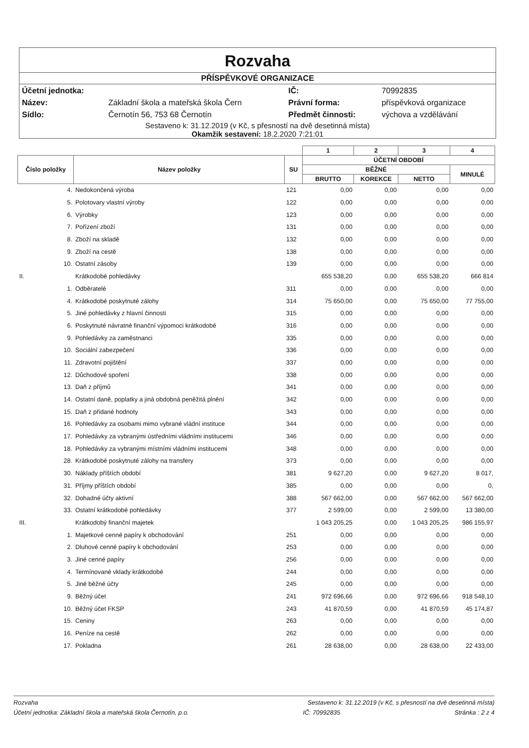Rozvaha
PŘÍSPĚVKOVÉ ORGANIZACE
| Účetní jednotka: | | IČ: | 70992835 |
| Název: | Základní škola a mateřská škola Čern | Právní forma: | příspěvková organizace |
| Sídlo: | Černotín 56, 753 68 Černotín | Předmět činnosti: | výchova a vzdělávání |
Sestaveno k: 31.12.2019 (v Kč, s přesností na dvě desetinná místa)
Okamžik sestavení: 18.2.2020 7:21:01
| | | | 1 | 2 | 3 | 4 |
| --- | --- | --- | --- | --- | --- | --- |
| Číslo položky | Název položky | SU | ÚČETNÍ OBDOBÍ | | | |
| | | | BĚŽNÉ | | | MINULÉ |
| | | | BRUTTO | KOREKCE | NETTO | |
| 4. | Nedokončená výroba | 121 | 0,00 | 0,00 | 0,00 | 0,00 |
| 5. | Polotovary vlastní výroby | 122 | 0,00 | 0,00 | 0,00 | 0,00 |
| 6. | Výrobky | 123 | 0,00 | 0,00 | 0,00 | 0,00 |
| 7. | Pořízení zboží | 131 | 0,00 | 0,00 | 0,00 | 0,00 |
| 8. | Zboží na skladě | 132 | 0,00 | 0,00 | 0,00 | 0,00 |
| 9. | Zboží na cestě | 138 | 0,00 | 0,00 | 0,00 | 0,00 |
| 10. | Ostatní zásoby | 139 | 0,00 | 0,00 | 0,00 | 0,00 |
| II. | Krátkodobé pohledávky | | 655 538,20 | 0,00 | 655 538,20 | 666 814 |
| 1. | Odběratelé | 311 | 0,00 | 0,00 | 0,00 | 0,00 |
| 4. | Krátkodobé poskytnuté zálohy | 314 | 75 650,00 | 0,00 | 75 650,00 | 77 755,00 |
| 5. | Jiné pohledávky z hlavní činnosti | 315 | 0,00 | 0,00 | 0,00 | 0,00 |
| 6. | Poskytnuté návratné finanční výpomoci krátkodobé | 316 | 0,00 | 0,00 | 0,00 | 0,00 |
| 9. | Pohledávky za zaměstnanci | 335 | 0,00 | 0,00 | 0,00 | 0,00 |
| 10. | Sociální zabezpečení | 336 | 0,00 | 0,00 | 0,00 | 0,00 |
| 11. | Zdravotní pojištění | 337 | 0,00 | 0,00 | 0,00 | 0,00 |
| 12. | Důchodové spoření | 338 | 0,00 | 0,00 | 0,00 | 0,00 |
| 13. | Daň z příjmů | 341 | 0,00 | 0,00 | 0,00 | 0,00 |
| 14. | Ostatní daně, poplatky a jiná obdobná peněžitá plnění | 342 | 0,00 | 0,00 | 0,00 | 0,00 |
| 15. | Daň z přidané hodnoty | 343 | 0,00 | 0,00 | 0,00 | 0,00 |
| 16. | Pohledávky za osobami mimo vybrané vládní instituce | 344 | 0,00 | 0,00 | 0,00 | 0,00 |
| 17. | Pohledávky za vybranými ústředními vládními institucemi | 346 | 0,00 | 0,00 | 0,00 | 0,00 |
| 18. | Pohledávky za vybranými místními vládními institucemi | 348 | 0,00 | 0,00 | 0,00 | 0,00 |
| 28. | Krátkodobé poskytnuté zálohy na transfery | 373 | 0,00 | 0,00 | 0,00 | 0,00 |
| 30. | Náklady příštích období | 381 | 9 627,20 | 0,00 | 9 627,20 | 8 017, |
| 31. | Příjmy příštích období | 385 | 0,00 | 0,00 | 0,00 | 0, |
| 32. | Dohadné účty aktivní | 388 | 567 662,00 | 0,00 | 567 662,00 | 567 662,00 |
| 33. | Ostatní krátkodobé pohledávky | 377 | 2 599,00 | 0,00 | 2 599,00 | 13 380,00 |
| III. | Krátkodobý finanční majetek | | 1 043 205,25 | 0,00 | 1 043 205,25 | 986 155,97 |
| 1. | Majetkové cenné papíry k obchodování | 251 | 0,00 | 0,00 | 0,00 | 0,00 |
| 2. | Dluhové cenné papíry k obchodování | 253 | 0,00 | 0,00 | 0,00 | 0,00 |
| 3. | Jiné cenné papíry | 256 | 0,00 | 0,00 | 0,00 | 0,00 |
| 4. | Termínované vklady krátkodobé | 244 | 0,00 | 0,00 | 0,00 | 0,00 |
| 5. | Jiné běžné účty | 245 | 0,00 | 0,00 | 0,00 | 0,00 |
| 9. | Běžný účet | 241 | 972 696,66 | 0,00 | 972 696,66 | 918 548,10 |
| 10. | Běžný účet FKSP | 243 | 41 870,59 | 0,00 | 41 870,59 | 45 174,87 |
| 15. | Ceniny | 263 | 0,00 | 0,00 | 0,00 | 0,00 |
| 16. | Peníze na cestě | 262 | 0,00 | 0,00 | 0,00 | 0,00 |
| 17. | Pokladna | 261 | 28 638,00 | 0,00 | 28 638,00 | 22 433,00 |
Rozvaha Sestaveno k: 31.12.2019 (v Kč, s přesností na dvě desetinná místa)
Účetní jednotka: Základní škola a mateřská škola Černotín, p.o. IČ: 70992835 Stránka : 2 z 4